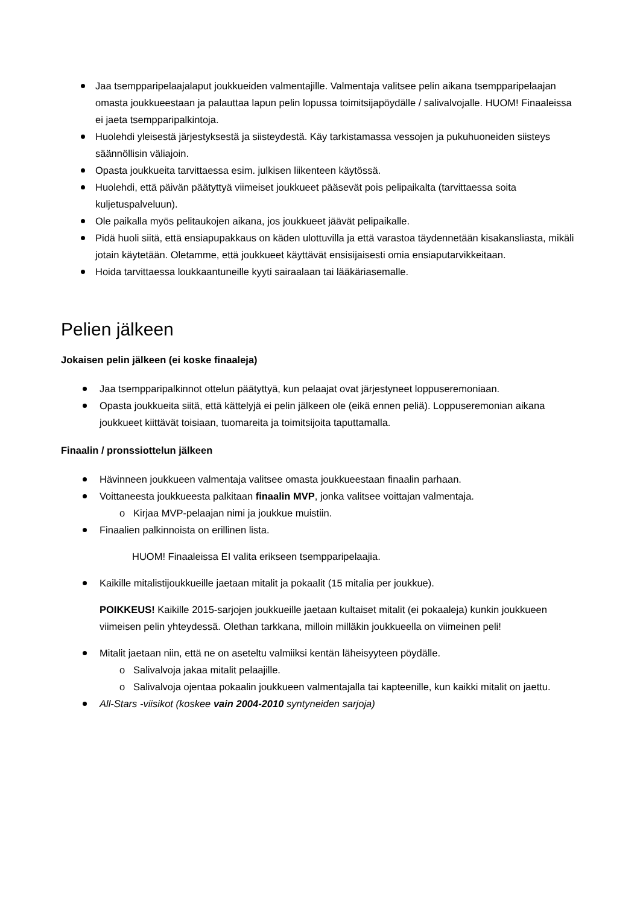Jaa tsempparipelaajalaput joukkueiden valmentajille. Valmentaja valitsee pelin aikana tsempparipelaajan omasta joukkueestaan ja palauttaa lapun pelin lopussa toimitsijapöydälle / salivalvojalle. HUOM! Finaaleissa ei jaeta tsempparipalkintoja.
Huolehdi yleisestä järjestyksestä ja siisteydestä. Käy tarkistamassa vessojen ja pukuhuoneiden siisteys säännöllisin väliajoin.
Opasta joukkueita tarvittaessa esim. julkisen liikenteen käytössä.
Huolehdi, että päivän päätyttyä viimeiset joukkueet pääsevät pois pelipaikalta (tarvittaessa soita kuljetuspalveluun).
Ole paikalla myös pelitaukojen aikana, jos joukkueet jäävät pelipaikalle.
Pidä huoli siitä, että ensiapupakkaus on käden ulottuvilla ja että varastoa täydennetään kisakansliasta, mikäli jotain käytetään. Oletamme, että joukkueet käyttävät ensisijaisesti omia ensiaputarvikkeitaan.
Hoida tarvittaessa loukkaantuneille kyyti sairaalaan tai lääkäriasemalle.
Pelien jälkeen
Jokaisen pelin jälkeen (ei koske finaaleja)
Jaa tsempparipalkinnot ottelun päätyttyä, kun pelaajat ovat järjestyneet loppuseremoniaan.
Opasta joukkueita siitä, että kättelyjä ei pelin jälkeen ole (eikä ennen peliä). Loppuseremonian aikana joukkueet kiittävät toisiaan, tuomareita ja toimitsijoita taputtamalla.
Finaalin / pronssiottelun jälkeen
Hävinneen joukkueen valmentaja valitsee omasta joukkueestaan finaalin parhaan.
Voittaneesta joukkueesta palkitaan finaalin MVP, jonka valitsee voittajan valmentaja.
o Kirjaa MVP-pelaajan nimi ja joukkue muistiin.
Finaalien palkinnoista on erillinen lista.
HUOM! Finaaleissa EI valita erikseen tsempparipelaajia.
Kaikille mitalistijoukkueille jaetaan mitalit ja pokaalit (15 mitalia per joukkue).
POIKKEUS! Kaikille 2015-sarjojen joukkueille jaetaan kultaiset mitalit (ei pokaaleja) kunkin joukkueen viimeisen pelin yhteydessä. Olethan tarkkana, milloin milläkin joukkueella on viimeinen peli!
Mitalit jaetaan niin, että ne on aseteltu valmiiksi kentän läheisyyteen pöydälle.
o Salivalvoja jakaa mitalit pelaajille.
o Salivalvoja ojentaa pokaalin joukkueen valmentajalla tai kapteenille, kun kaikki mitalit on jaettu.
All-Stars -viisikot (koskee vain 2004-2010 syntyneiden sarjoja)